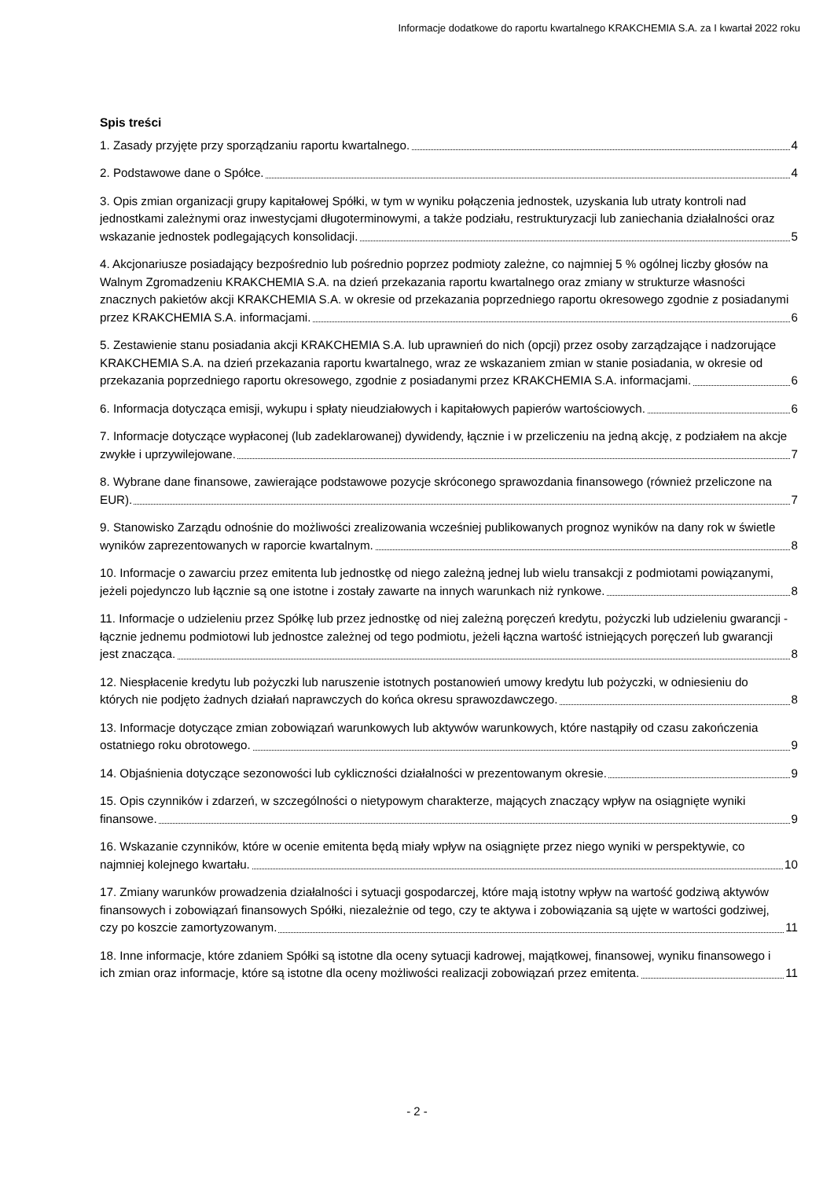Informacje dodatkowe do raportu kwartalnego KRAKCHEMIA S.A. za I kwartał 2022 roku
Spis treści
1. Zasady przyjęte przy sporządzaniu raportu kwartalnego.
4
2. Podstawowe dane o Spółce.
4
3. Opis zmian organizacji grupy kapitałowej Spółki, w tym w wyniku połączenia jednostek, uzyskania lub utraty kontroli nad jednostkami zależnymi oraz inwestycjami długoterminowymi, a także podziału, restrukturyzacji lub zaniechania działalności oraz wskazanie jednostek podlegających konsolidacji.
5
4. Akcjonariusze posiadający bezpośrednio lub pośrednio poprzez podmioty zależne, co najmniej 5 % ogólnej liczby głosów na Walnym Zgromadzeniu KRAKCHEMIA S.A. na dzień przekazania raportu kwartalnego oraz zmiany w strukturze własności znacznych pakietów akcji KRAKCHEMIA S.A. w okresie od przekazania poprzedniego raportu okresowego zgodnie z posiadanymi przez KRAKCHEMIA S.A. informacjami.
6
5. Zestawienie stanu posiadania akcji KRAKCHEMIA S.A. lub uprawnień do nich (opcji) przez osoby zarządzające i nadzorujące KRAKCHEMIA S.A. na dzień przekazania raportu kwartalnego, wraz ze wskazaniem zmian w stanie posiadania, w okresie od przekazania poprzedniego raportu okresowego, zgodnie z posiadanymi przez KRAKCHEMIA S.A. informacjami.
6
6. Informacja dotycząca emisji, wykupu i spłaty nieudziałowych i kapitałowych papierów wartościowych.
6
7. Informacje dotyczące wypłaconej (lub zadeklarowanej) dywidendy, łącznie i w przeliczeniu na jedną akcję, z podziałem na akcje zwykłe i uprzywilejowane.
7
8. Wybrane dane finansowe, zawierające podstawowe pozycje skróconego sprawozdania finansowego (również przeliczone na EUR).
7
9. Stanowisko Zarządu odnośnie do możliwości zrealizowania wcześniej publikowanych prognoz wyników na dany rok w świetle wyników zaprezentowanych w raporcie kwartalnym.
8
10. Informacje o zawarciu przez emitenta lub jednostkę od niego zależną jednej lub wielu transakcji z podmiotami powiązanymi, jeżeli pojedynczo lub łącznie są one istotne i zostały zawarte na innych warunkach niż rynkowe.
8
11. Informacje o udzieleniu przez Spółkę lub przez jednostkę od niej zależną poręczeń kredytu, pożyczki lub udzieleniu gwarancji - łącznie jednemu podmiotowi lub jednostce zależnej od tego podmiotu, jeżeli łączna wartość istniejących poręczeń lub gwarancji jest znacząca.
8
12. Niespłacenie kredytu lub pożyczki lub naruszenie istotnych postanowień umowy kredytu lub pożyczki, w odniesieniu do których nie podjęto żadnych działań naprawczych do końca okresu sprawozdawczego.
8
13. Informacje dotyczące zmian zobowiązań warunkowych lub aktywów warunkowych, które nastąpiły od czasu zakończenia ostatniego roku obrotowego.
9
14. Objaśnienia dotyczące sezonowości lub cykliczności działalności w prezentowanym okresie.
9
15. Opis czynników i zdarzeń, w szczególności o nietypowym charakterze, mających znaczący wpływ na osiągnięte wyniki finansowe.
9
16. Wskazanie czynników, które w ocenie emitenta będą miały wpływ na osiągnięte przez niego wyniki w perspektywie, co najmniej kolejnego kwartału.
10
17. Zmiany warunków prowadzenia działalności i sytuacji gospodarczej, które mają istotny wpływ na wartość godziwą aktywów finansowych i zobowiązań finansowych Spółki, niezależnie od tego, czy te aktywa i zobowiązania są ujęte w wartości godziwej, czy po koszcie zamortyzowanym.
11
18. Inne informacje, które zdaniem Spółki są istotne dla oceny sytuacji kadrowej, majątkowej, finansowej, wyniku finansowego i ich zmian oraz informacje, które są istotne dla oceny możliwości realizacji zobowiązań przez emitenta.
11
- 2 -